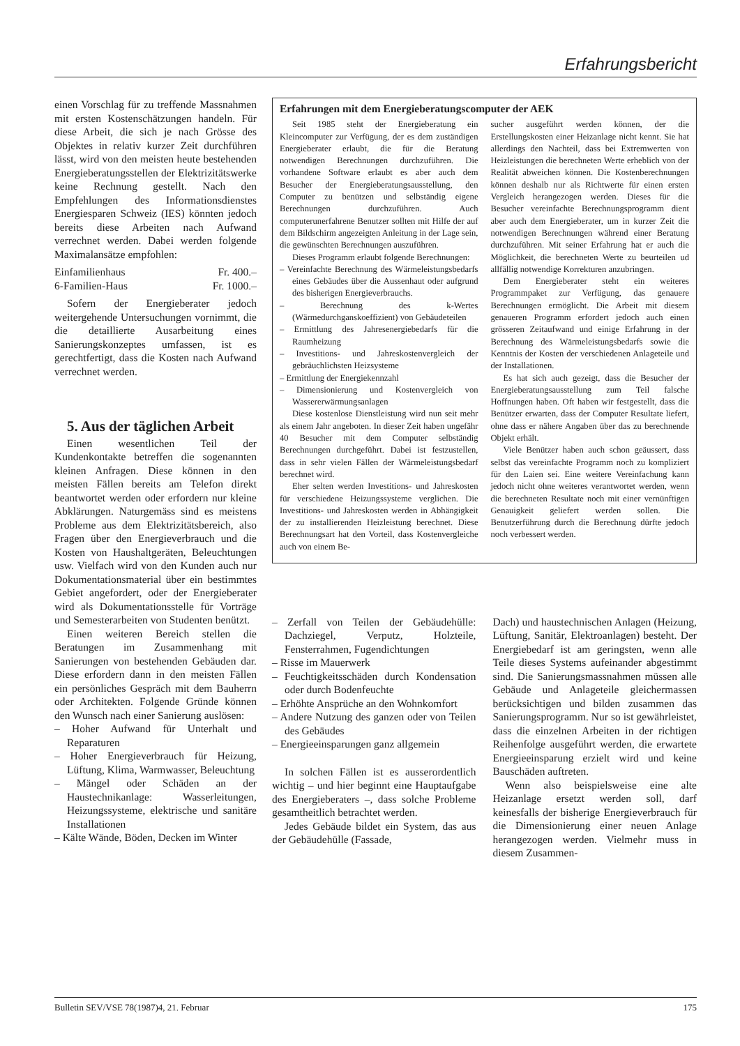Erfahrungsbericht
einen Vorschlag für zu treffende Massnahmen mit ersten Kostenschätzungen handeln. Für diese Arbeit, die sich je nach Grösse des Objektes in relativ kurzer Zeit durchführen lässt, wird von den meisten heute bestehenden Energieberatungsstellen der Elektrizitätswerke keine Rechnung gestellt. Nach den Empfehlungen des Informationsdienstes Energiesparen Schweiz (IES) könnten jedoch bereits diese Arbeiten nach Aufwand verrechnet werden. Dabei werden folgende Maximalansätze empfohlen:
Einfamilienhaus Fr. 400.–
6-Familien-Haus Fr. 1000.–
Sofern der Energieberater jedoch weitergehende Untersuchungen vornimmt, die die detaillierte Ausarbeitung eines Sanierungskonzeptes umfassen, ist es gerechtfertigt, dass die Kosten nach Aufwand verrechnet werden.
5. Aus der täglichen Arbeit
Einen wesentlichen Teil der Kundenkontakte betreffen die sogenannten kleinen Anfragen. Diese können in den meisten Fällen bereits am Telefon direkt beantwortet werden oder erfordern nur kleine Abklärungen. Naturgemäss sind es meistens Probleme aus dem Elektrizitätsbereich, also Fragen über den Energieverbrauch und die Kosten von Haushaltgeräten, Beleuchtungen usw. Vielfach wird von den Kunden auch nur Dokumentationsmaterial über ein bestimmtes Gebiet angefordert, oder der Energieberater wird als Dokumentationsstelle für Vorträge und Semesterarbeiten von Studenten benützt.
Einen weiteren Bereich stellen die Beratungen im Zusammenhang mit Sanierungen von bestehenden Gebäuden dar. Diese erfordern dann in den meisten Fällen ein persönliches Gespräch mit dem Bauherrn oder Architekten. Folgende Gründe können den Wunsch nach einer Sanierung auslösen:
– Hoher Aufwand für Unterhalt und Reparaturen
– Hoher Energieverbrauch für Heizung, Lüftung, Klima, Warmwasser, Beleuchtung
– Mängel oder Schäden an der Haustechnikanlage: Wasserleitungen, Heizungssysteme, elektrische und sanitäre Installationen
– Kälte Wände, Böden, Decken im Winter
Erfahrungen mit dem Energieberatungscomputer der AEK
Seit 1985 steht der Energieberatung ein Kleincomputer zur Verfügung, der es dem zuständigen Energieberater erlaubt, die für die Beratung notwendigen Berechnungen durchzuführen. Die vorhandene Software erlaubt es aber auch dem Besucher der Energieberatungsausstellung, den Computer zu benützen und selbständig eigene Berechnungen durchzuführen. Auch computerunerfahrene Benutzer sollten mit Hilfe der auf dem Bildschirm angezeigten Anleitung in der Lage sein, die gewünschten Berechnungen auszuführen.
Dieses Programm erlaubt folgende Berechnungen:
– Vereinfachte Berechnung des Wärmeleistungsbedarfs eines Gebäudes über die Aussenhaut oder aufgrund des bisherigen Energieverbrauchs.
– Berechnung des k-Wertes (Wärmedurchganskoeffizient) von Gebäudeteilen
– Ermittlung des Jahresenergiebedarfs für die Raumheizung
– Investitions- und Jahreskostenvergleich der gebräuchlichsten Heizsysteme
– Ermittlung der Energiekennzahl
– Dimensionierung und Kostenvergleich von Wassererwärmungsanlagen
Diese kostenlose Dienstleistung wird nun seit mehr als einem Jahr angeboten. In dieser Zeit haben ungefähr 40 Besucher mit dem Computer selbständig Berechnungen durchgeführt. Dabei ist festzustellen, dass in sehr vielen Fällen der Wärmeleistungsbedarf berechnet wird.
Eher selten werden Investitions- und Jahreskosten für verschiedene Heizungssysteme verglichen. Die Investitions- und Jahreskosten werden in Abhängigkeit der zu installierenden Heizleistung berechnet. Diese Berechnungsart hat den Vorteil, dass Kostenvergleiche auch von einem Be-
sucher ausgeführt werden können, der die Erstellungskosten einer Heizanlage nicht kennt. Sie hat allerdings den Nachteil, dass bei Extremwerten von Heizleistungen die berechneten Werte erheblich von der Realität abweichen können. Die Kostenberechnungen können deshalb nur als Richtwerte für einen ersten Vergleich herangezogen werden. Dieses für die Besucher vereinfachte Berechnungsprogramm dient aber auch dem Energieberater, um in kurzer Zeit die notwendigen Berechnungen während einer Beratung durchzuführen. Mit seiner Erfahrung hat er auch die Möglichkeit, die berechneten Werte zu beurteilen ud allfällig notwendige Korrekturen anzubringen.
Dem Energieberater steht ein weiteres Programmpaket zur Verfügung, das genauere Berechnungen ermöglicht. Die Arbeit mit diesem genaueren Programm erfordert jedoch auch einen grösseren Zeitaufwand und einige Erfahrung in der Berechnung des Wärmeleistungsbedarfs sowie die Kenntnis der Kosten der verschiedenen Anlageteile und der Installationen.
Es hat sich auch gezeigt, dass die Besucher der Energieberatungsausstellung zum Teil falsche Hoffnungen haben. Oft haben wir festgestellt, dass die Benützer erwarten, dass der Computer Resultate liefert, ohne dass er nähere Angaben über das zu berechnende Objekt erhält.
Viele Benützer haben auch schon geäussert, dass selbst das vereinfachte Programm noch zu kompliziert für den Laien sei. Eine weitere Vereinfachung kann jedoch nicht ohne weiteres verantwortet werden, wenn die berechneten Resultate noch mit einer vernünftigen Genauigkeit geliefert werden sollen. Die Benutzerführung durch die Berechnung dürfte jedoch noch verbessert werden.
– Zerfall von Teilen der Gebäudehülle: Dachziegel, Verputz, Holzteile, Fensterrahmen, Fugendichtungen
– Risse im Mauerwerk
– Feuchtigkeitsschäden durch Kondensation oder durch Bodenfeuchte
– Erhöhte Ansprüche an den Wohnkomfort
– Andere Nutzung des ganzen oder von Teilen des Gebäudes
– Energieeinsparungen ganz allgemein
In solchen Fällen ist es ausserordentlich wichtig – und hier beginnt eine Hauptaufgabe des Energieberaters –, dass solche Probleme gesamtheitlich betrachtet werden.
Jedes Gebäude bildet ein System, das aus der Gebäudehülle (Fassade,
Dach) und haustechnischen Anlagen (Heizung, Lüftung, Sanitär, Elektroanlagen) besteht. Der Energiebedarf ist am geringsten, wenn alle Teile dieses Systems aufeinander abgestimmt sind. Die Sanierungsmassnahmen müssen alle Gebäude und Anlageteile gleichermassen berücksichtigen und bilden zusammen das Sanierungsprogramm. Nur so ist gewährleistet, dass die einzelnen Arbeiten in der richtigen Reihenfolge ausgeführt werden, die erwartete Energieeinsparung erzielt wird und keine Bauschäden auftreten.
Wenn also beispielsweise eine alte Heizanlage ersetzt werden soll, darf keinesfalls der bisherige Energieverbrauch für die Dimensionierung einer neuen Anlage herangezogen werden. Vielmehr muss in diesem Zusammen-
Bulletin SEV/VSE 78(1987)4, 21. Februar 175